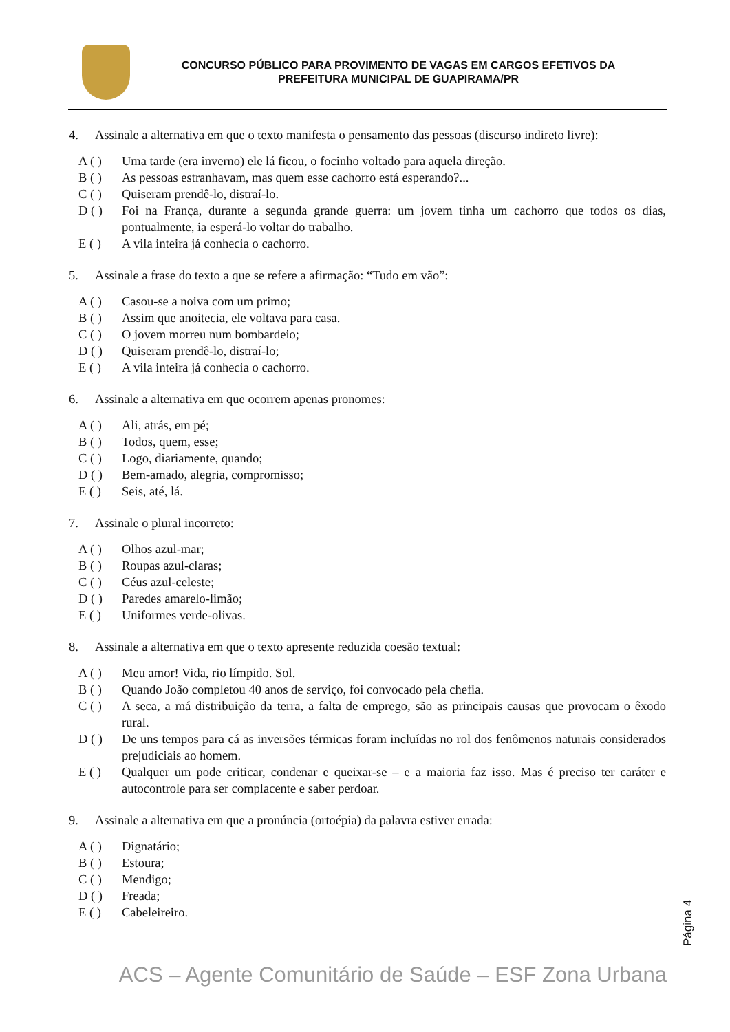CONCURSO PÚBLICO PARA PROVIMENTO DE VAGAS EM CARGOS EFETIVOS DA
PREFEITURA MUNICIPAL DE GUAPIRAMA/PR
4. Assinale a alternativa em que o texto manifesta o pensamento das pessoas (discurso indireto livre):
A ( ) Uma tarde (era inverno) ele lá ficou, o focinho voltado para aquela direção.
B ( ) As pessoas estranhavam, mas quem esse cachorro está esperando?...
C ( ) Quiseram prendê-lo, distraí-lo.
D ( ) Foi na França, durante a segunda grande guerra: um jovem tinha um cachorro que todos os dias, pontualmente, ia esperá-lo voltar do trabalho.
E ( ) A vila inteira já conhecia o cachorro.
5. Assinale a frase do texto a que se refere a afirmação: “Tudo em vão”:
A ( ) Casou-se a noiva com um primo;
B ( ) Assim que anoitecia, ele voltava para casa.
C ( ) O jovem morreu num bombardeio;
D ( ) Quiseram prendê-lo, distraí-lo;
E ( ) A vila inteira já conhecia o cachorro.
6. Assinale a alternativa em que ocorrem apenas pronomes:
A ( ) Ali, atrás, em pé;
B ( ) Todos, quem, esse;
C ( ) Logo, diariamente, quando;
D ( ) Bem-amado, alegria, compromisso;
E ( ) Seis, até, lá.
7. Assinale o plural incorreto:
A ( ) Olhos azul-mar;
B ( ) Roupas azul-claras;
C ( ) Céus azul-celeste;
D ( ) Paredes amarelo-limão;
E ( ) Uniformes verde-olivas.
8. Assinale a alternativa em que o texto apresente reduzida coesão textual:
A ( ) Meu amor! Vida, rio límpido. Sol.
B ( ) Quando João completou 40 anos de serviço, foi convocado pela chefia.
C ( ) A seca, a má distribuição da terra, a falta de emprego, são as principais causas que provocam o êxodo rural.
D ( ) De uns tempos para cá as inversões térmicas foram incluídas no rol dos fenômenos naturais considerados prejudiciais ao homem.
E ( ) Qualquer um pode criticar, condenar e queixar-se – e a maioria faz isso. Mas é preciso ter caráter e autocontrole para ser complacente e saber perdoar.
9. Assinale a alternativa em que a pronúncia (ortoépia) da palavra estiver errada:
A ( ) Dignatário;
B ( ) Estoura;
C ( ) Mendigo;
D ( ) Freada;
E ( ) Cabeleireiro.
Página 4
ACS – Agente Comunitário de Saúde – ESF Zona Urbana